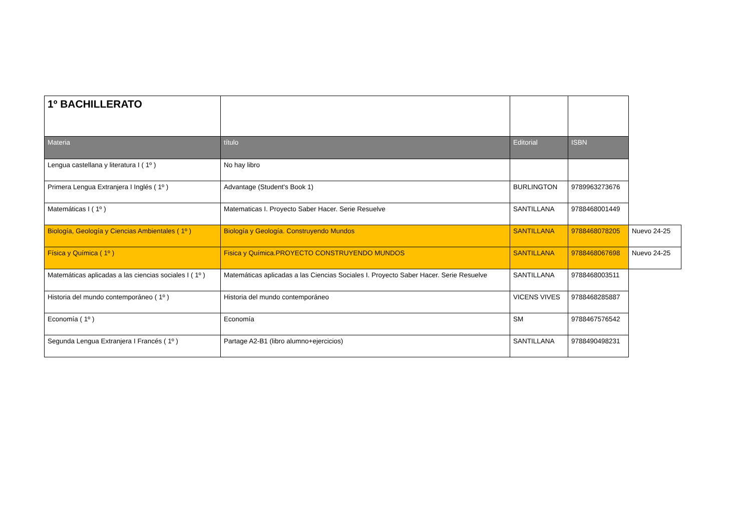| 1º BACHILLERATO | | | | |
| Materia | título | Editorial | ISBN | |
| Lengua castellana y literatura I ( 1º ) | No hay libro | | | |
| Primera Lengua Extranjera I Inglés ( 1º ) | Advantage (Student's Book 1) | BURLINGTON | 9789963273676 | |
| Matemáticas I ( 1º ) | Matematicas I. Proyecto Saber Hacer. Serie Resuelve | SANTILLANA | 9788468001449 | |
| Biología, Geología y Ciencias Ambientales ( 1º ) | Biología y Geología. Construyendo Mundos | SANTILLANA | 9788468078205 | Nuevo 24-25 |
| Física y Química ( 1º ) | Fisica y Química.PROYECTO CONSTRUYENDO MUNDOS | SANTILLANA | 9788468067698 | Nuevo 24-25 |
| Matemáticas aplicadas a las ciencias sociales I ( 1º ) | Matemáticas aplicadas a las Ciencias Sociales I. Proyecto Saber Hacer. Serie Resuelve | SANTILLANA | 9788468003511 | |
| Historia del mundo contemporáneo ( 1º ) | Historia del mundo contemporáneo | VICENS VIVES | 9788468285887 | |
| Economía ( 1º ) | Economía | SM | 9788467576542 | |
| Segunda Lengua Extranjera I Francés ( 1º ) | Partage A2-B1 (libro alumno+ejercicios) | SANTILLANA | 9788490498231 | |